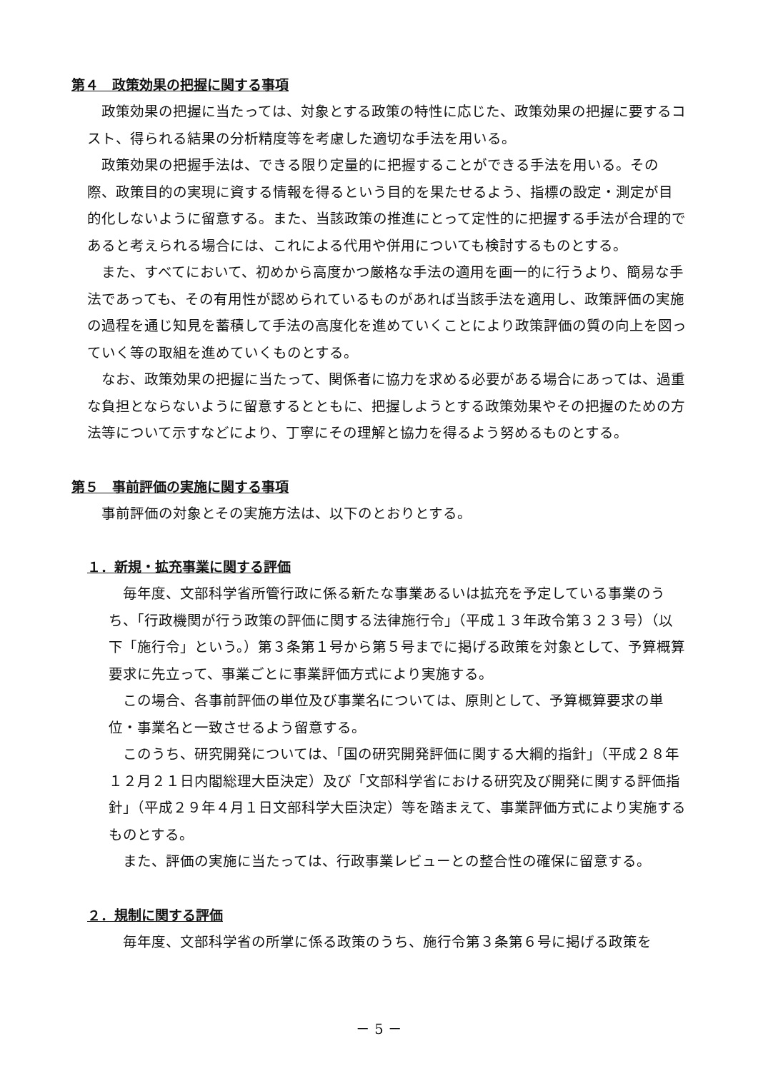第４　政策効果の把握に関する事項
政策効果の把握に当たっては、対象とする政策の特性に応じた、政策効果の把握に要するコスト、得られる結果の分析精度等を考慮した適切な手法を用いる。
政策効果の把握手法は、できる限り定量的に把握することができる手法を用いる。その際、政策目的の実現に資する情報を得るという目的を果たせるよう、指標の設定・測定が目的化しないように留意する。また、当該政策の推進にとって定性的に把握する手法が合理的であると考えられる場合には、これによる代用や併用についても検討するものとする。
また、すべてにおいて、初めから高度かつ厳格な手法の適用を画一的に行うより、簡易な手法であっても、その有用性が認められているものがあれば当該手法を適用し、政策評価の実施の過程を通じ知見を蓄積して手法の高度化を進めていくことにより政策評価の質の向上を図っていく等の取組を進めていくものとする。
なお、政策効果の把握に当たって、関係者に協力を求める必要がある場合にあっては、過重な負担とならないように留意するとともに、把握しようとする政策効果やその把握のための方法等について示すなどにより、丁寧にその理解と協力を得るよう努めるものとする。
第５　事前評価の実施に関する事項
事前評価の対象とその実施方法は、以下のとおりとする。
１．新規・拡充事業に関する評価
毎年度、文部科学省所管行政に係る新たな事業あるいは拡充を予定している事業のうち、「行政機関が行う政策の評価に関する法律施行令」（平成１３年政令第３２３号）（以下「施行令」という。）第３条第１号から第５号までに掲げる政策を対象として、予算概算要求に先立って、事業ごとに事業評価方式により実施する。
この場合、各事前評価の単位及び事業名については、原則として、予算概算要求の単位・事業名と一致させるよう留意する。
このうち、研究開発については、「国の研究開発評価に関する大綱的指針」（平成２８年１２月２１日内閣総理大臣決定）及び「文部科学省における研究及び開発に関する評価指針」（平成２９年４月１日文部科学大臣決定）等を踏まえて、事業評価方式により実施するものとする。
また、評価の実施に当たっては、行政事業レビューとの整合性の確保に留意する。
２．規制に関する評価
毎年度、文部科学省の所掌に係る政策のうち、施行令第３条第６号に掲げる政策を
－ 5 －